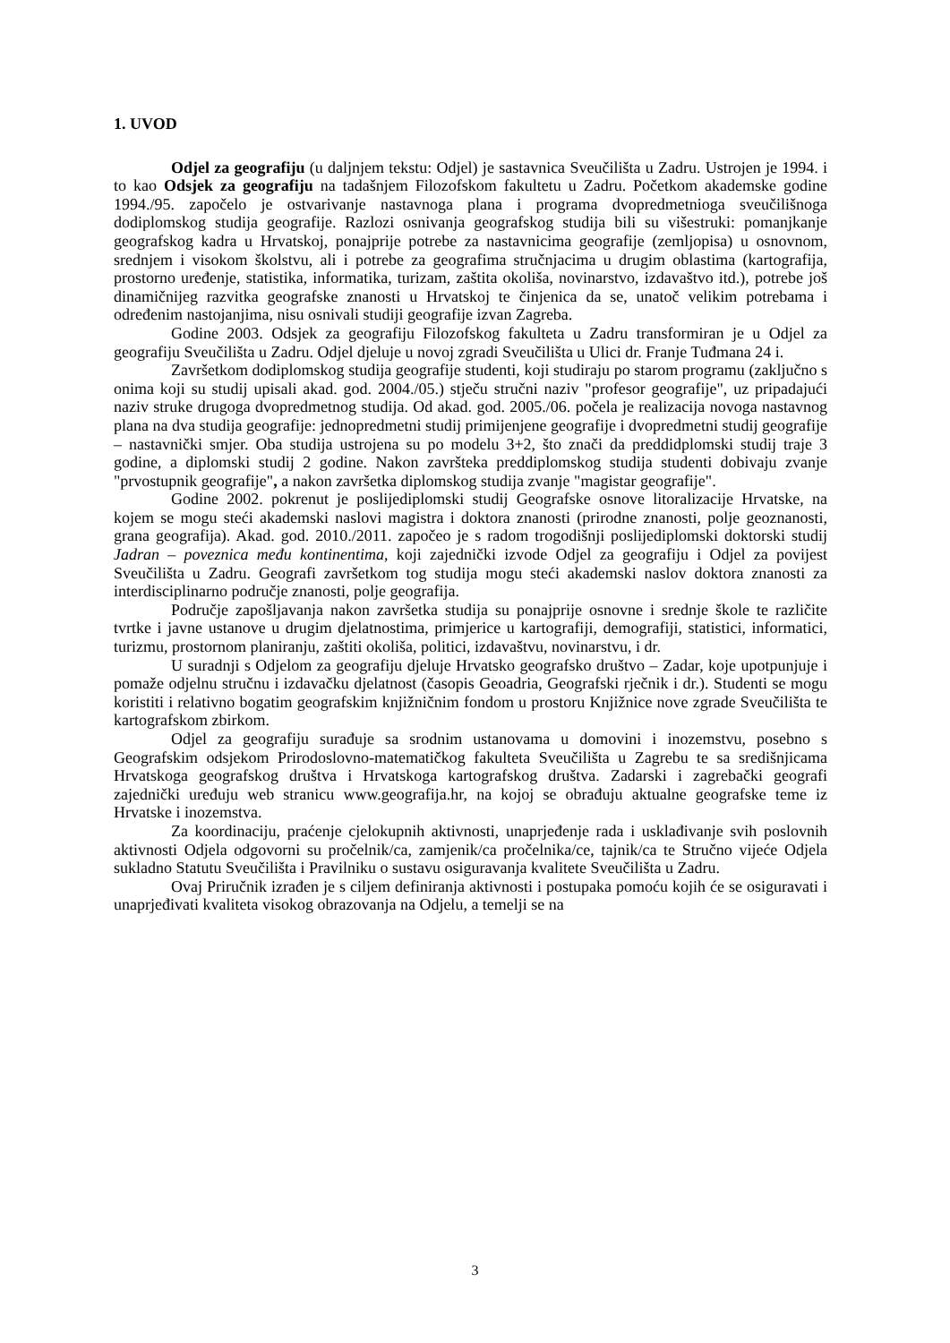1. UVOD
Odjel za geografiju (u daljnjem tekstu: Odjel) je sastavnica Sveučilišta u Zadru. Ustrojen je 1994. i to kao Odsjek za geografiju na tadašnjem Filozofskom fakultetu u Zadru. Početkom akademske godine 1994./95. započelo je ostvarivanje nastavnoga plana i programa dvopredmetnioga sveučilišnoga dodiplomskog studija geografije. Razlozi osnivanja geografskog studija bili su višestruki: pomanjkanje geografskog kadra u Hrvatskoj, ponajprije potrebe za nastavnicima geografije (zemljopisa) u osnovnom, srednjem i visokom školstvu, ali i potrebe za geografima stručnjacima u drugim oblastima (kartografija, prostorno uređenje, statistika, informatika, turizam, zaštita okoliša, novinarstvo, izdavaštvo itd.), potrebe još dinamičnijeg razvitka geografske znanosti u Hrvatskoj te činjenica da se, unatoč velikim potrebama i određenim nastojanjima, nisu osnivali studiji geografije izvan Zagreba.
Godine 2003. Odsjek za geografiju Filozofskog fakulteta u Zadru transformiran je u Odjel za geografiju Sveučilišta u Zadru. Odjel djeluje u novoj zgradi Sveučilišta u Ulici dr. Franje Tuđmana 24 i.
Završetkom dodiplomskog studija geografije studenti, koji studiraju po starom programu (zaključno s onima koji su studij upisali akad. god. 2004./05.) stječu stručni naziv "profesor geografije", uz pripadajući naziv struke drugoga dvopredmetnog studija. Od akad. god. 2005./06. počela je realizacija novoga nastavnog plana na dva studija geografije: jednopredmetni studij primijenjene geografije i dvopredmetni studij geografije – nastavnički smjer. Oba studija ustrojena su po modelu 3+2, što znači da preddidplomski studij traje 3 godine, a diplomski studij 2 godine. Nakon završteka preddiplomskog studija studenti dobivaju zvanje "prvostupnik geografije", a nakon završetka diplomskog studija zvanje "magistar geografije".
Godine 2002. pokrenut je poslijediplomski studij Geografske osnove litoralizacije Hrvatske, na kojem se mogu steći akademski naslovi magistra i doktora znanosti (prirodne znanosti, polje geoznanosti, grana geografija). Akad. god. 2010./2011. započeo je s radom trogodišnji poslijediplomski doktorski studij Jadran – poveznica među kontinentima, koji zajednički izvode Odjel za geografiju i Odjel za povijest Sveučilišta u Zadru. Geografi završetkom tog studija mogu steći akademski naslov doktora znanosti za interdisciplinarno područje znanosti, polje geografija.
Područje zapošljavanja nakon završetka studija su ponajprije osnovne i srednje škole te različite tvrtke i javne ustanove u drugim djelatnostima, primjerice u kartografiji, demografiji, statistici, informatici, turizmu, prostornom planiranju, zaštiti okoliša, politici, izdavaštvu, novinarstvu, i dr.
U suradnji s Odjelom za geografiju djeluje Hrvatsko geografsko društvo – Zadar, koje upotpunjuje i pomaže odjelnu stručnu i izdavačku djelatnost (časopis Geoadria, Geografski rječnik i dr.). Studenti se mogu koristiti i relativno bogatim geografskim knjižničnim fondom u prostoru Knjižnice nove zgrade Sveučilišta te kartografskom zbirkom.
Odjel za geografiju surađuje sa srodnim ustanovama u domovini i inozemstvu, posebno s Geografskim odsjekom Prirodoslovno-matematičkog fakulteta Sveučilišta u Zagrebu te sa središnjicama Hrvatskoga geografskog društva i Hrvatskoga kartografskog društva. Zadarski i zagrebački geografi zajednički uređuju web stranicu www.geografija.hr, na kojoj se obrađuju aktualne geografske teme iz Hrvatske i inozemstva.
Za koordinaciju, praćenje cjelokupnih aktivnosti, unaprjeđenje rada i usklađivanje svih poslovnih aktivnosti Odjela odgovorni su pročelnik/ca, zamjenik/ca pročelnika/ce, tajnik/ca te Stručno vijeće Odjela sukladno Statutu Sveučilišta i Pravilniku o sustavu osiguravanja kvalitete Sveučilišta u Zadru.
Ovaj Priručnik izrađen je s ciljem definiranja aktivnosti i postupaka pomoću kojih će se osiguravati i unaprjeđivati kvaliteta visokog obrazovanja na Odjelu, a temelji se na
3